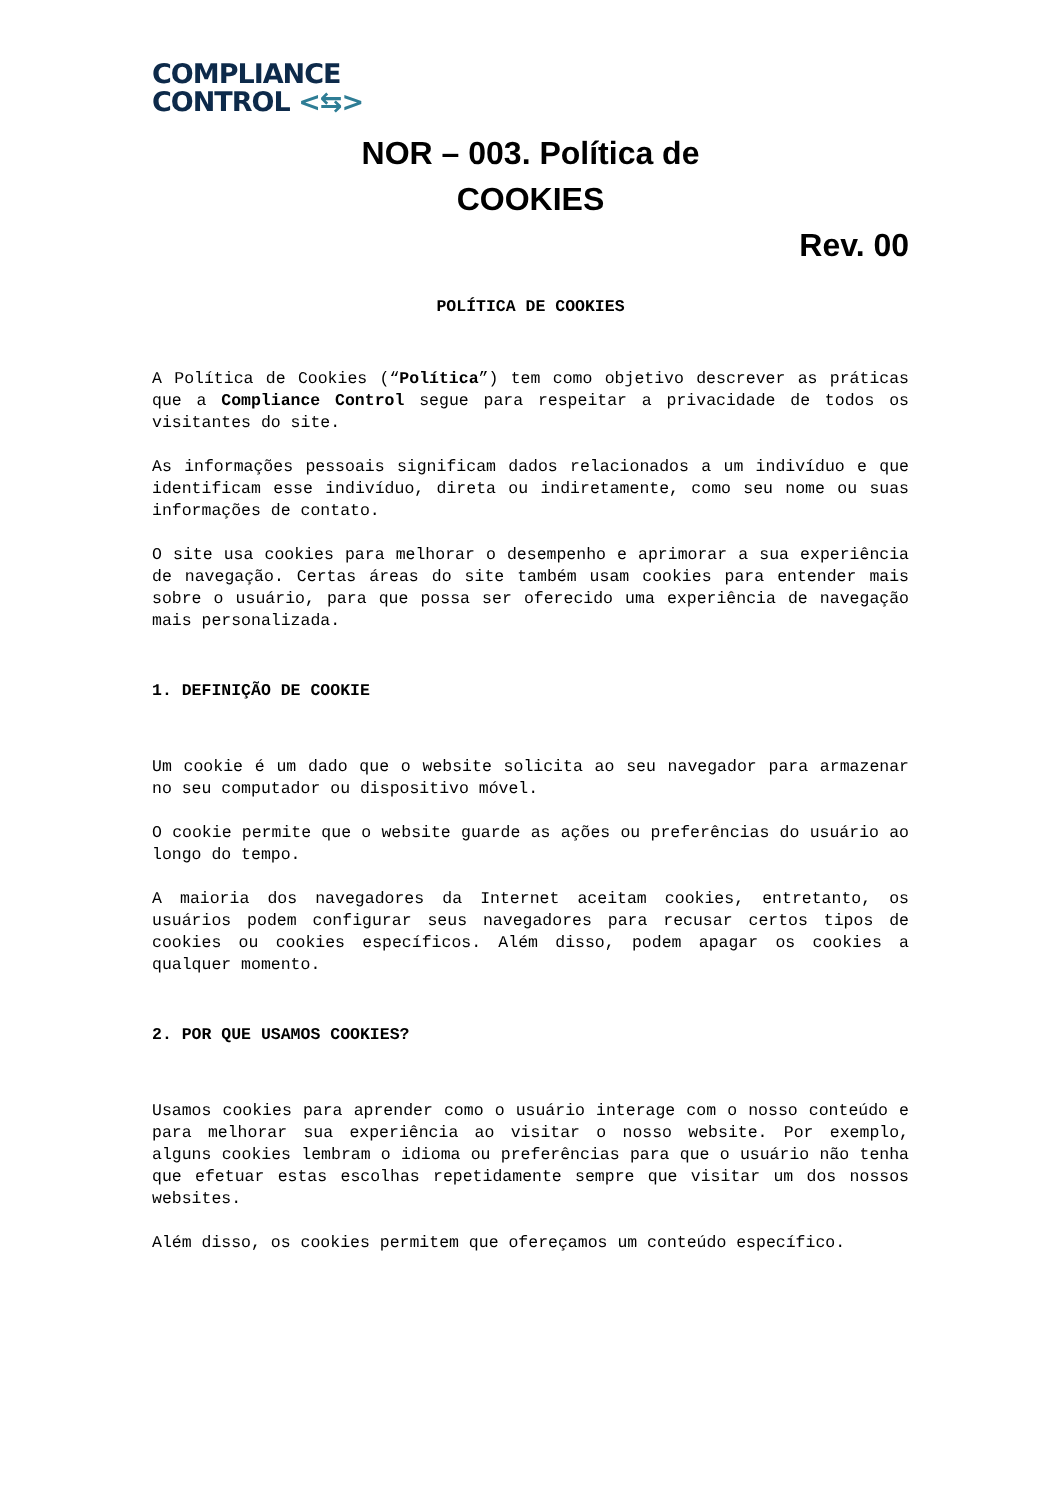COMPLIANCE
CONTROL <⇆>
NOR – 003. Política de
COOKIES
Rev. 00
POLÍTICA DE COOKIES
A Política de Cookies (“Política”) tem como objetivo descrever as práticas que a Compliance Control segue para respeitar a privacidade de todos os visitantes do site.
As informações pessoais significam dados relacionados a um indivíduo e que identificam esse indivíduo, direta ou indiretamente, como seu nome ou suas informações de contato.
O site usa cookies para melhorar o desempenho e aprimorar a sua experiência de navegação. Certas áreas do site também usam cookies para entender mais sobre o usuário, para que possa ser oferecido uma experiência de navegação mais personalizada.
1. DEFINIÇÃO DE COOKIE
Um cookie é um dado que o website solicita ao seu navegador para armazenar no seu computador ou dispositivo móvel.
O cookie permite que o website guarde as ações ou preferências do usuário ao longo do tempo.
A maioria dos navegadores da Internet aceitam cookies, entretanto, os usuários podem configurar seus navegadores para recusar certos tipos de cookies ou cookies específicos. Além disso, podem apagar os cookies a qualquer momento.
2. POR QUE USAMOS COOKIES?
Usamos cookies para aprender como o usuário interage com o nosso conteúdo e para melhorar sua experiência ao visitar o nosso website. Por exemplo, alguns cookies lembram o idioma ou preferências para que o usuário não tenha que efetuar estas escolhas repetidamente sempre que visitar um dos nossos websites.
Além disso, os cookies permitem que ofereçamos um conteúdo específico.